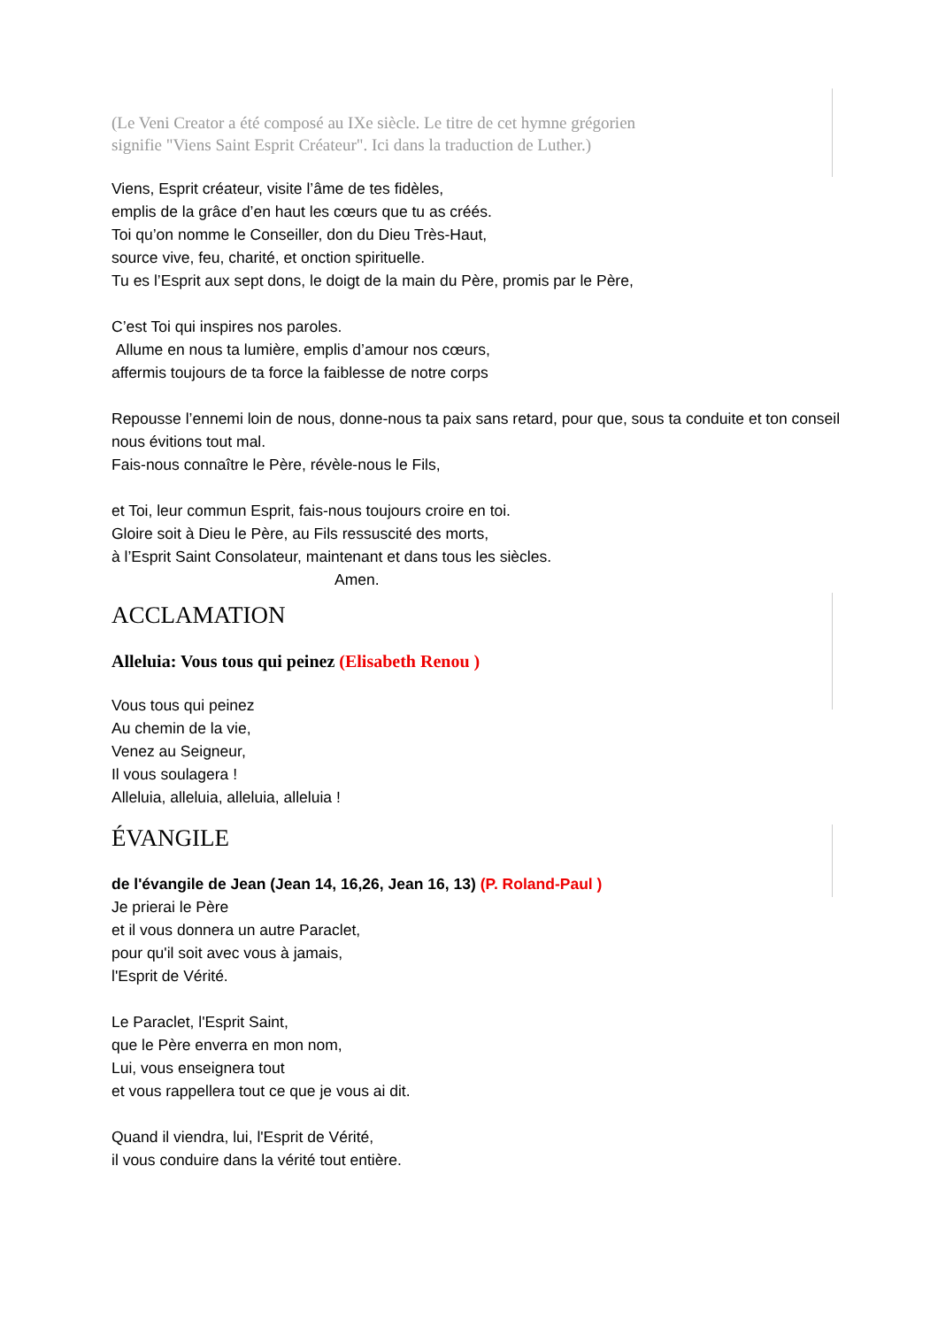(Le Veni Creator a été composé au IXe siècle. Le titre de cet hymne grégorien
signifie "Viens Saint Esprit Créateur". Ici dans la traduction de Luther.)
Viens, Esprit créateur, visite l’âme de tes fidèles,
emplis de la grâce d’en haut les cœurs que tu as créés.
Toi qu’on nomme le Conseiller, don du Dieu Très-Haut,
source vive, feu, charité, et onction spirituelle.
Tu es l’Esprit aux sept dons, le doigt de la main du Père, promis par le Père,
C’est Toi qui inspires nos paroles.
Allume en nous ta lumière, emplis d’amour nos cœurs,
affermis toujours de ta force la faiblesse de notre corps
Repousse l’ennemi loin de nous, donne-nous ta paix sans retard, pour que, sous ta conduite et ton conseil nous évitions tout mal.
Fais-nous connaître le Père, révèle-nous le Fils,
et Toi, leur commun Esprit, fais-nous toujours croire en toi.
Gloire soit à Dieu le Père, au Fils ressuscité des morts,
à l’Esprit Saint Consolateur, maintenant et dans tous les siècles.
Amen.
ACCLAMATION
Alleluia: Vous tous qui peinez (Elisabeth Renou )
Vous tous qui peinez
Au chemin de la vie,
Venez au Seigneur,
Il vous soulagera !
Alleluia, alleluia, alleluia, alleluia !
ÉVANGILE
de l'évangile de Jean (Jean 14, 16,26, Jean 16, 13) (P. Roland-Paul )
Je prierai le Père
et il vous donnera un autre Paraclet,
pour qu'il soit avec vous à jamais,
l'Esprit de Vérité.
Le Paraclet, l'Esprit Saint,
que le Père enverra en mon nom,
Lui, vous enseignera tout
et vous rappellera tout ce que je vous ai dit.
Quand il viendra, lui, l'Esprit de Vérité,
il vous conduire dans la vérité tout entière.